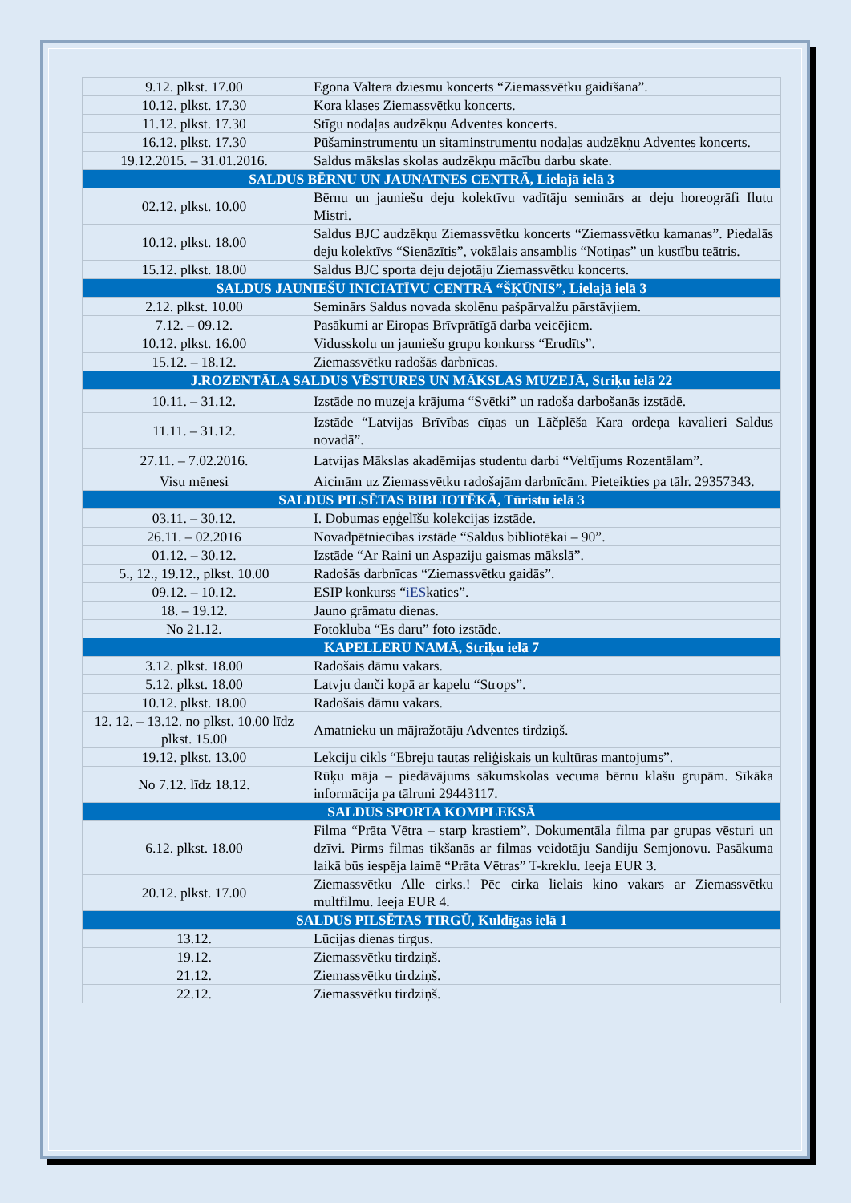| 9.12. plkst. 17.00 | Egona Valtera dziesmu koncerts “Ziemassvētku gaidīšana”. |
| 10.12. plkst. 17.30 | Kora klases Ziemassvētku koncerts. |
| 11.12. plkst. 17.30 | Stīgu nodaļas audzēkņu Adventes koncerts. |
| 16.12. plkst. 17.30 | Pūšaminstrumentu un sitaminstrumentu nodaļas audzēkņu Adventes koncerts. |
| 19.12.2015. – 31.01.2016. | Saldus mākslas skolas audzēkņu mācību darbu skate. |
| SALDUS BĒRNU UN JAUNATNES CENTRĀ, Lielajā ielā 3 | |
| 02.12. plkst. 10.00 | Bērnu un jauniešu deju kolektīvu vadītāju seminārs ar deju horeogrāfi Ilutu Mistri. |
| 10.12. plkst. 18.00 | Saldus BJC audzēkņu Ziemassvētku koncerts “Ziemassvētku kamanas”. Piedalās deju kolektīvs “Sienāzītis”, vokālais ansamblis “Notiņas” un kustību teātris. |
| 15.12. plkst. 18.00 | Saldus BJC sporta deju dejotāju Ziemassvētku koncerts. |
| SALDUS JAUNIEŠU INICIATĪVU CENTRĀ “ŠĶŪNIS”, Lielajā ielā 3 | |
| 2.12. plkst. 10.00 | Seminārs Saldus novada skolēnu pašpārvalžu pārstāvjiem. |
| 7.12. – 09.12. | Pasākumi ar Eiropas Brīvprātīgā darba veicējiem. |
| 10.12. plkst. 16.00 | Vidusskolu un jauniešu grupu konkurss “Erudīts”. |
| 15.12. – 18.12. | Ziemassvētku radošās darbnīcas. |
| J.ROZENTĀLA SALDUS VĒSTURES UN MĀKSLAS MUZEJĀ, Striķu ielā 22 | |
| 10.11. – 31.12. | Izstāde no muzeja krājuma “Svētki” un radoša darbošanās izstādē. |
| 11.11. – 31.12. | Izstāde “Latvijas Brīvības cīņas un Lāčplēša Kara ordeņa kavalieri Saldus novadā”. |
| 27.11. – 7.02.2016. | Latvijas Mākslas akadēmijas studentu darbi “Veltījums Rozentālam”. |
| Visu mēnesi | Aicinām uz Ziemassvētku radošajām darbnīcām. Pieteikties pa tālr. 29357343. |
| SALDUS PILSĒTAS BIBLIOTĒKĀ, Tūristu ielā 3 | |
| 03.11. – 30.12. | I. Dobumas eņģelīšu kolekcijas izstāde. |
| 26.11. – 02.2016 | Novadpētniecības izstāde “Saldus bibliotēkai – 90”. |
| 01.12. – 30.12. | Izstāde “Ar Raini un Aspaziju gaismas mākslā”. |
| 5., 12., 19.12., plkst. 10.00 | Radošās darbnīcas “Ziemassvētku gaidās”. |
| 09.12. – 10.12. | ESIP konkurss “ iES katies”. |
| 18. – 19.12. | Jauno grāmatu dienas. |
| No 21.12. | Fotokluba “Es daru” foto izstāde. |
| KAPELLERU NAMĀ, Striķu ielā 7 | |
| 3.12. plkst. 18.00 | Radošais dāmu vakars. |
| 5.12. plkst. 18.00 | Latvju danči kopā ar kapelu “Strops”. |
| 10.12. plkst. 18.00 | Radošais dāmu vakars. |
| 12. 12. – 13.12. no plkst. 10.00 līdz plkst. 15.00 | Amatnieku un mājražotāju Adventes tirdziņš. |
| 19.12. plkst. 13.00 | Lekciju cikls “Ebreju tautas reliģiskais un kultūras mantojums”. |
| No 7.12. līdz 18.12. | Rūķu māja – piedāvājums sākumskolas vecuma bērnu klašu grupām. Sīkāka informācija pa tālruni 29443117. |
| SALDUS SPORTA KOMPLEKSĀ | |
| 6.12. plkst. 18.00 | Filma “Prāta Vētra – starp krastiem”. Dokumentāla filma par grupas vēsturi un dzīvi. Pirms filmas tikšanās ar filmas veidotāju Sandiju Semjonovu. Pasākuma laikā būs iespēja laimē “Prāta Vētras” T-kreklu. Ieeja EUR 3. |
| 20.12. plkst. 17.00 | Ziemassvētku Alle cirks.! Pēc cirka lielais kino vakars ar Ziemassvētku multfilmu. Ieeja EUR 4. |
| SALDUS PILSĒTAS TIRGŪ, Kuldīgas ielā 1 | |
| 13.12. | Lūcijas dienas tirgus. |
| 19.12. | Ziemassvētku tirdziņš. |
| 21.12. | Ziemassvētku tirdziņš. |
| 22.12. | Ziemassvētku tirdziņš. |